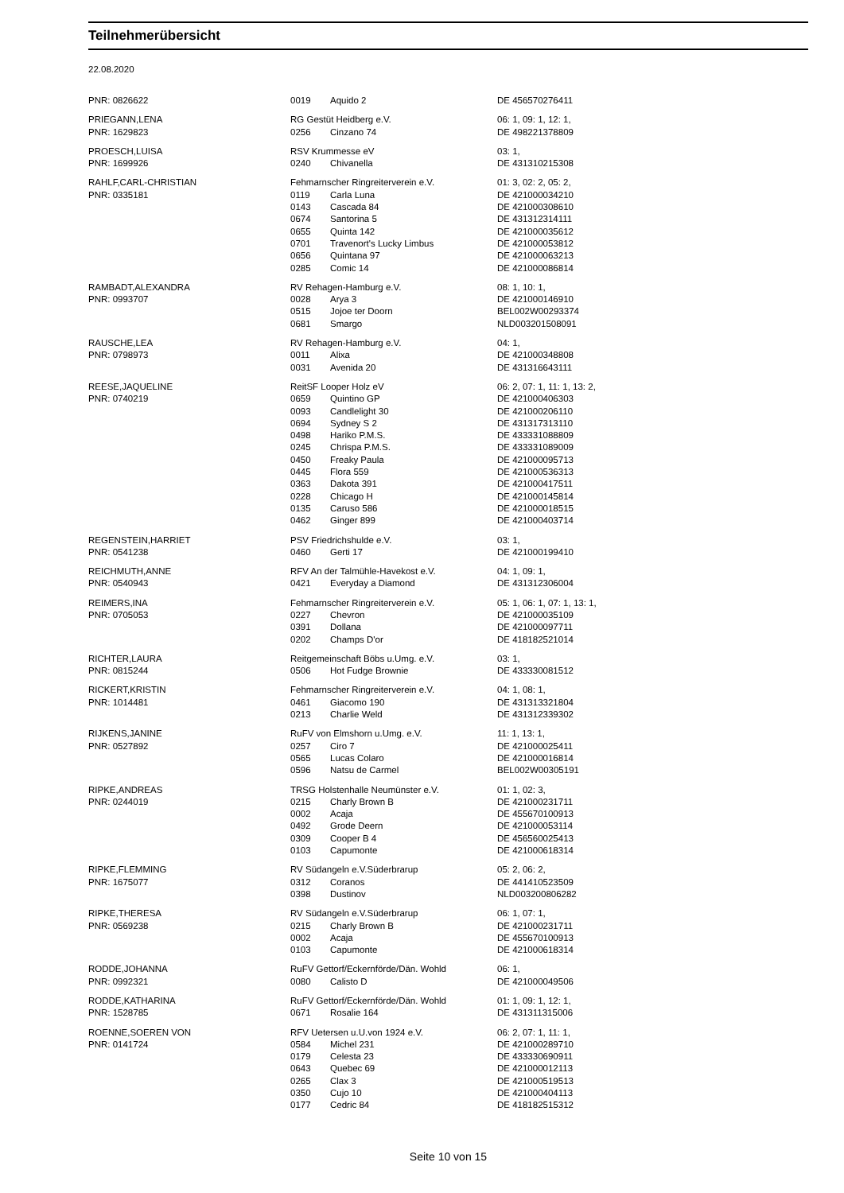Teilnehmerübersicht
22.08.2020
| PNR: 0826622 | 0019 | Aquido 2 | DE 456570276411 |
| PRIEGANN,LENA | RG Gestüt Heidberg e.V. | | 06: 1, 09: 1, 12: 1, |
| PNR: 1629823 | 0256 | Cinzano 74 | DE 498221378809 |
| PROESCH,LUISA | RSV Krummesse eV | | 03: 1, |
| PNR: 1699926 | 0240 | Chivanella | DE 431310215308 |
| RAHLF,CARL-CHRISTIAN | Fehmarnscher Ringreiterverein e.V. | | 01: 3, 02: 2, 05: 2, |
| PNR: 0335181 | 0119 | Carla Luna | DE 421000034210 |
| | 0143 | Cascada 84 | DE 421000308610 |
| | 0674 | Santorina 5 | DE 431312314111 |
| | 0655 | Quinta 142 | DE 421000035612 |
| | 0701 | Travenort's Lucky Limbus | DE 421000053812 |
| | 0656 | Quintana 97 | DE 421000063213 |
| | 0285 | Comic 14 | DE 421000086814 |
| RAMBADT,ALEXANDRA | RV Rehagen-Hamburg e.V. | | 08: 1, 10: 1, |
| PNR: 0993707 | 0028 | Arya 3 | DE 421000146910 |
| | 0515 | Jojoe ter Doorn | BEL002W00293374 |
| | 0681 | Smargo | NLD003201508091 |
| RAUSCHE,LEA | RV Rehagen-Hamburg e.V. | | 04: 1, |
| PNR: 0798973 | 0011 | Alixa | DE 421000348808 |
| | 0031 | Avenida 20 | DE 431316643111 |
| REESE,JAQUELINE | ReitSF Looper Holz eV | | 06: 2, 07: 1, 11: 1, 13: 2, |
| PNR: 0740219 | 0659 | Quintino GP | DE 421000406303 |
| | 0093 | Candlelight 30 | DE 421000206110 |
| | 0694 | Sydney S 2 | DE 431317313110 |
| | 0498 | Hariko P.M.S. | DE 433331088809 |
| | 0245 | Chrispa P.M.S. | DE 433331089009 |
| | 0450 | Freaky Paula | DE 421000095713 |
| | 0445 | Flora 559 | DE 421000536313 |
| | 0363 | Dakota 391 | DE 421000417511 |
| | 0228 | Chicago H | DE 421000145814 |
| | 0135 | Caruso 586 | DE 421000018515 |
| | 0462 | Ginger 899 | DE 421000403714 |
| REGENSTEIN,HARRIET | PSV Friedrichshulde e.V. | | 03: 1, |
| PNR: 0541238 | 0460 | Gerti 17 | DE 421000199410 |
| REICHMUTH,ANNE | RFV An der Talmühle-Havekost e.V. | | 04: 1, 09: 1, |
| PNR: 0540943 | 0421 | Everyday a Diamond | DE 431312306004 |
| REIMERS,INA | Fehmarnscher Ringreiterverein e.V. | | 05: 1, 06: 1, 07: 1, 13: 1, |
| PNR: 0705053 | 0227 | Chevron | DE 421000035109 |
| | 0391 | Dollana | DE 421000097711 |
| | 0202 | Champs D'or | DE 418182521014 |
| RICHTER,LAURA | Reitgemeinschaft Böbs u.Umg. e.V. | | 03: 1, |
| PNR: 0815244 | 0506 | Hot Fudge Brownie | DE 433330081512 |
| RICKERT,KRISTIN | Fehmarnscher Ringreiterverein e.V. | | 04: 1, 08: 1, |
| PNR: 1014481 | 0461 | Giacomo 190 | DE 431313321804 |
| | 0213 | Charlie Weld | DE 431312339302 |
| RIJKENS,JANINE | RuFV von Elmshorn u.Umg. e.V. | | 11: 1, 13: 1, |
| PNR: 0527892 | 0257 | Ciro 7 | DE 421000025411 |
| | 0565 | Lucas Colaro | DE 421000016814 |
| | 0596 | Natsu de Carmel | BEL002W00305191 |
| RIPKE,ANDREAS | TRSG Holstenhalle Neumünster e.V. | | 01: 1, 02: 3, |
| PNR: 0244019 | 0215 | Charly Brown B | DE 421000231711 |
| | 0002 | Acaja | DE 455670100913 |
| | 0492 | Grode Deern | DE 421000053114 |
| | 0309 | Cooper B 4 | DE 456560025413 |
| | 0103 | Capumonte | DE 421000618314 |
| RIPKE,FLEMMING | RV Südangeln e.V.Süderbrarup | | 05: 2, 06: 2, |
| PNR: 1675077 | 0312 | Coranos | DE 441410523509 |
| | 0398 | Dustinov | NLD003200806282 |
| RIPKE,THERESA | RV Südangeln e.V.Süderbrarup | | 06: 1, 07: 1, |
| PNR: 0569238 | 0215 | Charly Brown B | DE 421000231711 |
| | 0002 | Acaja | DE 455670100913 |
| | 0103 | Capumonte | DE 421000618314 |
| RODDE,JOHANNA | RuFV Gettorf/Eckernförde/Dän. Wohld | | 06: 1, |
| PNR: 0992321 | 0080 | Calisto D | DE 421000049506 |
| RODDE,KATHARINA | RuFV Gettorf/Eckernförde/Dän. Wohld | | 01: 1, 09: 1, 12: 1, |
| PNR: 1528785 | 0671 | Rosalie 164 | DE 431311315006 |
| ROENNE,SOEREN VON | RFV Uetersen u.U.von 1924 e.V. | | 06: 2, 07: 1, 11: 1, |
| PNR: 0141724 | 0584 | Michel 231 | DE 421000289710 |
| | 0179 | Celesta 23 | DE 433330690911 |
| | 0643 | Quebec 69 | DE 421000012113 |
| | 0265 | Clax 3 | DE 421000519513 |
| | 0350 | Cujo 10 | DE 421000404113 |
| | 0177 | Cedric 84 | DE 418182515312 |
Seite 10 von 15